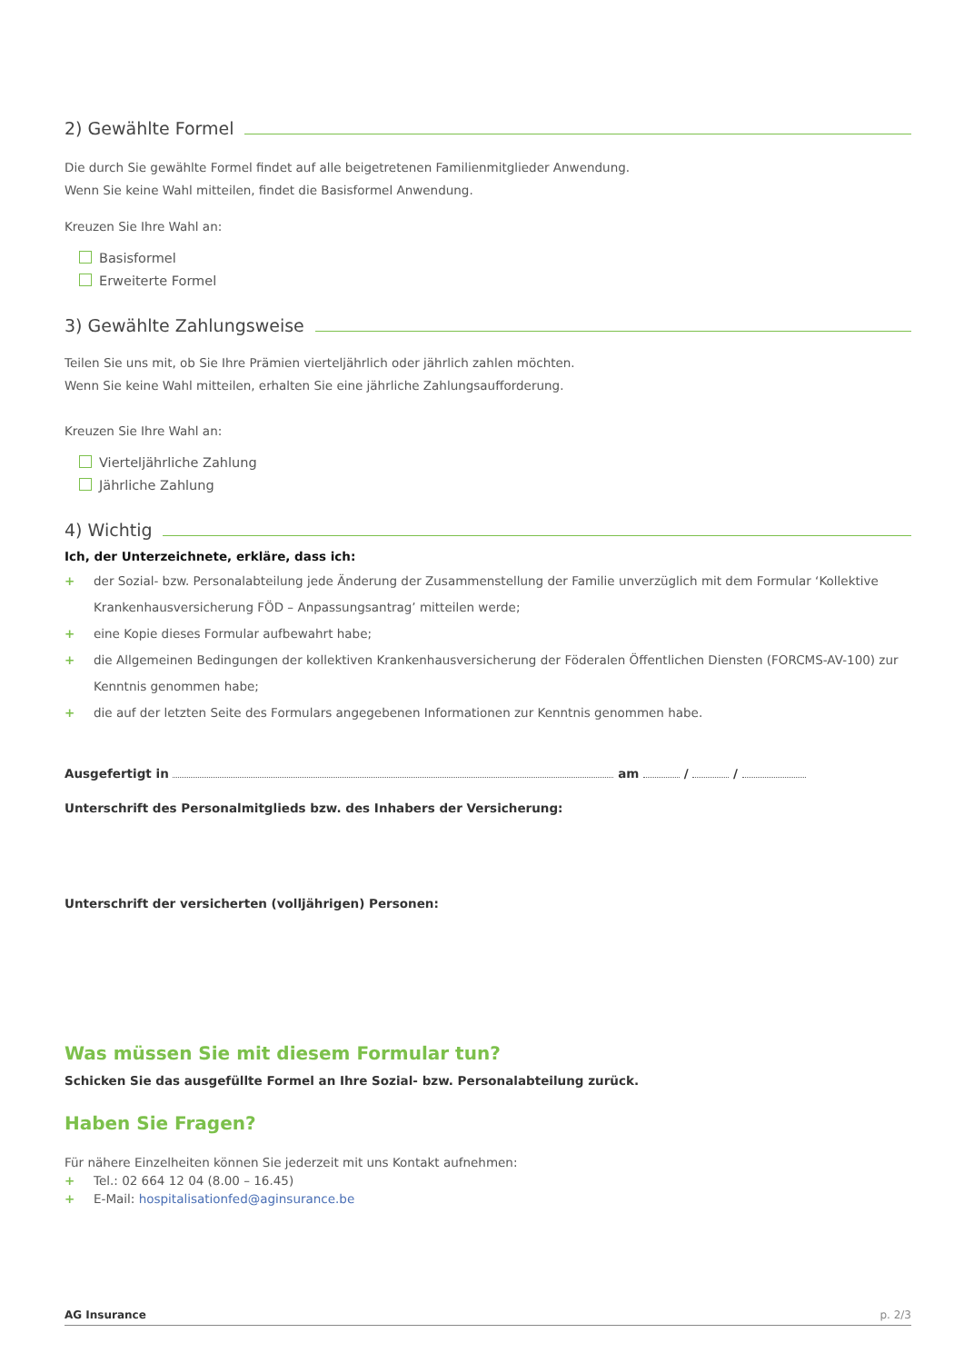2) Gewählte Formel
Die durch Sie gewählte Formel findet auf alle beigetretenen Familienmitglieder Anwendung.
Wenn Sie keine Wahl mitteilen, findet die Basisformel Anwendung.
Kreuzen Sie Ihre Wahl an:
Basisformel
Erweiterte Formel
3) Gewählte Zahlungsweise
Teilen Sie uns mit, ob Sie Ihre Prämien vierteljährlich oder jährlich zahlen möchten.
Wenn Sie keine Wahl mitteilen, erhalten Sie eine jährliche Zahlungsaufforderung.
Kreuzen Sie Ihre Wahl an:
Vierteljährliche Zahlung
Jährliche Zahlung
4) Wichtig
Ich, der Unterzeichnete, erkläre, dass ich:
+ der Sozial- bzw. Personalabteilung jede Änderung der Zusammenstellung der Familie unverzüglich mit dem Formular ‘Kollektive Krankenhausversicherung FÖD – Anpassungsantrag’ mitteilen werde;
+ eine Kopie dieses Formular aufbewahrt habe;
+ die Allgemeinen Bedingungen der kollektiven Krankenhausversicherung der Föderalen Öffentlichen Diensten (FORCMS-AV-100) zur Kenntnis genommen habe;
+ die auf der letzten Seite des Formulars angegebenen Informationen zur Kenntnis genommen habe.
Ausgefertigt in am / /
Unterschrift des Personalmitglieds bzw. des Inhabers der Versicherung:
Unterschrift der versicherten (volljährigen) Personen:
Was müssen Sie mit diesem Formular tun?
Schicken Sie das ausgefüllte Formel an Ihre Sozial- bzw. Personalabteilung zurück.
Haben Sie Fragen?
Für nähere Einzelheiten können Sie jederzeit mit uns Kontakt aufnehmen:
+ Tel.: 02 664 12 04 (8.00 – 16.45)
+ E-Mail: hospitalisationfed@aginsurance.be
AG Insurance p. 2/3